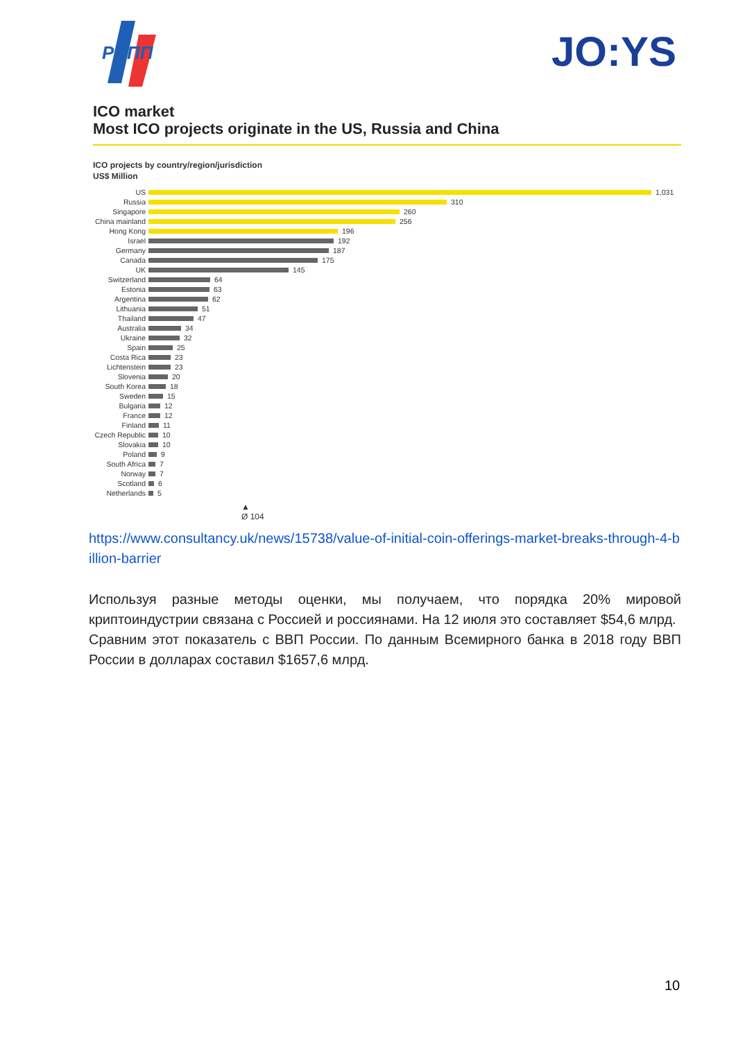РСПП
JO:YS
ICO market
Most ICO projects originate in the US, Russia and China
ICO projects by country/region/jurisdiction
US$ Million
US 1,031
Russia 310
Singapore 260
China mainland
256
Hong Kong 196
Israel 192
Germany 187
Canada 175
UK 145
Switzerland 64
Estonia 63
Argentina 62
Lithuania 51
Thailand 47
Australia 34
Ukraine 32
Spain 25
Costa Rica 23
Lichtenstein 23
Slovenia 20
South Korea 18
Sweden 15
Bulgaria 12
France 12
Finland 11
Czech Republic
10
Slovakia 10
Poland 9
South Africa 7
Norway 7
Scotland 6
Netherlands 5
▲
Ø 104
https://www.consultancy.uk/news/15738/value-of-initial-coin-offerings-market-breaks-through-4-billion-barrier
Используя разные методы оценки, мы получаем, что порядка 20% мировой криптоиндустрии связана с Россией и россиянами. На 12 июля это составляет $54,6 млрд.
Сравним этот показатель с ВВП России. По данным Всемирного банка в 2018 году ВВП России в долларах составил $1657,6 млрд.
10